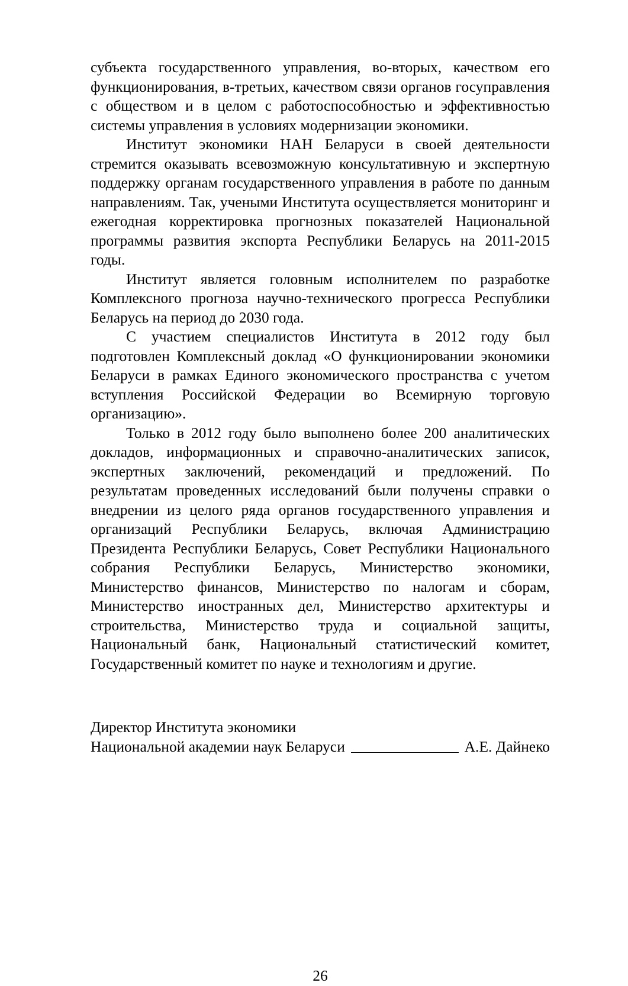субъекта государственного управления, во-вторых, качеством его функционирования, в-третьих, качеством связи органов госуправления с обществом и в целом с работоспособностью и эффективностью системы управления в условиях модернизации экономики.
Институт экономики НАН Беларуси в своей деятельности стремится оказывать всевозможную консультативную и экспертную поддержку органам государственного управления в работе по данным направлениям. Так, учеными Института осуществляется мониторинг и ежегодная корректировка прогнозных показателей Национальной программы развития экспорта Республики Беларусь на 2011-2015 годы.
Институт является головным исполнителем по разработке Комплексного прогноза научно-технического прогресса Республики Беларусь на период до 2030 года.
С участием специалистов Института в 2012 году был подготовлен Комплексный доклад «О функционировании экономики Беларуси в рамках Единого экономического пространства с учетом вступления Российской Федерации во Всемирную торговую организацию».
Только в 2012 году было выполнено более 200 аналитических докладов, информационных и справочно-аналитических записок, экспертных заключений, рекомендаций и предложений. По результатам проведенных исследований были получены справки о внедрении из целого ряда органов государственного управления и организаций Республики Беларусь, включая Администрацию Президента Республики Беларусь, Совет Республики Национального собрания Республики Беларусь, Министерство экономики, Министерство финансов, Министерство по налогам и сборам, Министерство иностранных дел, Министерство архитектуры и строительства, Министерство труда и социальной защиты, Национальный банк, Национальный статистический комитет, Государственный комитет по науке и технологиям и другие.
Директор Института экономики
Национальной академии наук Беларуси А.Е. Дайнеко
26